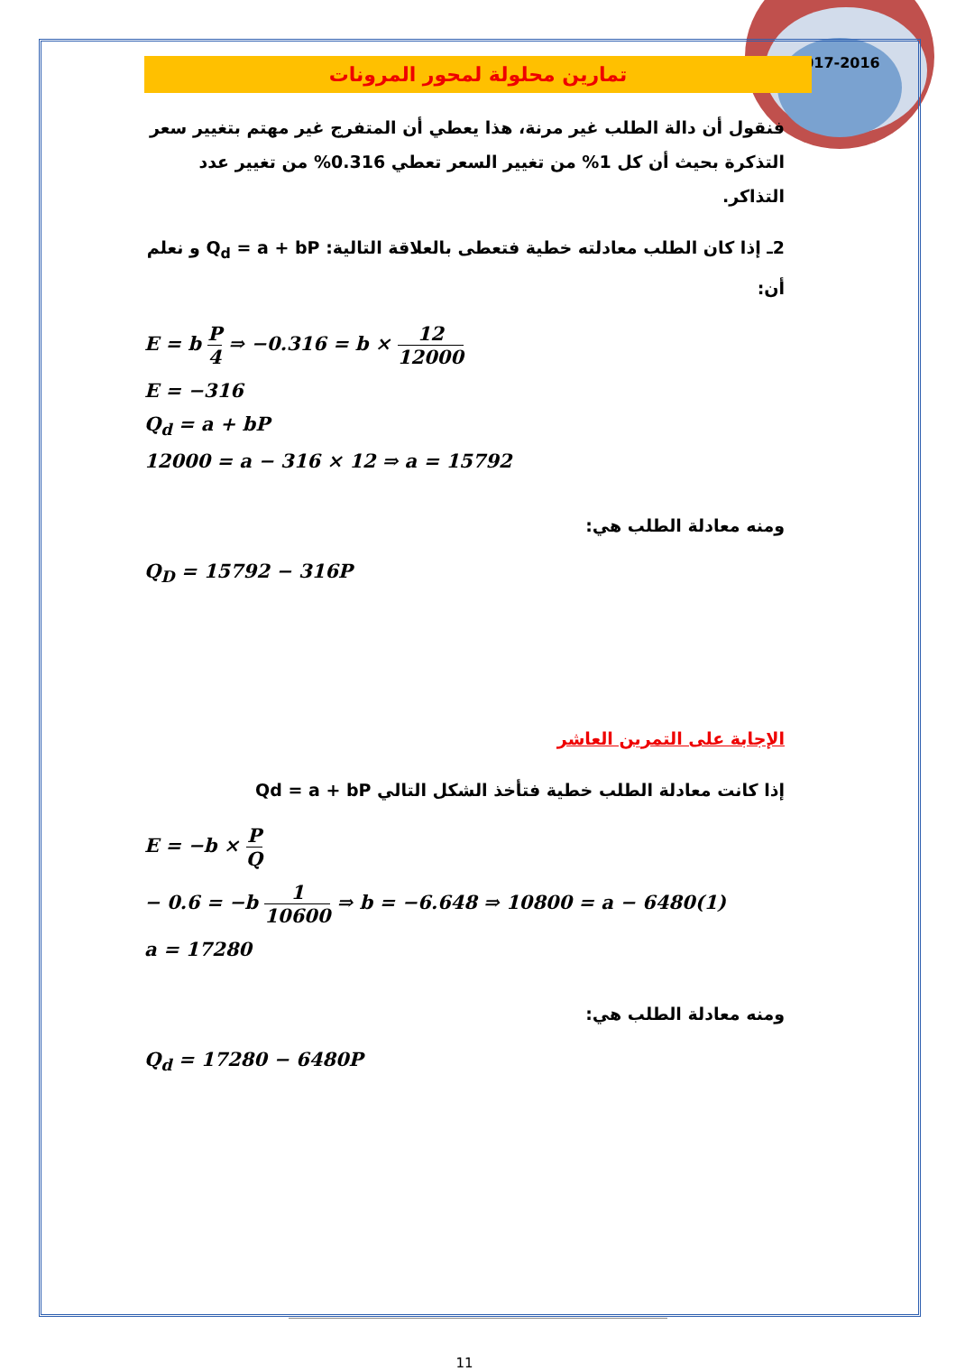2017-2016
تمارين محلولة لمحور المرونات
فنقول أن دالة الطلب غير مرنة، هذا يعطي أن المتفرج غير مهتم بتغيير سعر التذكرة بحيث أن كل 1% من تغيير السعر تعطي 0.316% من تغيير عدد التذاكر.
2ـ إذا كان الطلب معادلته خطية فتعطى بالعلاقة التالية: Q<sub>d</sub> = a + bP و نعلم أن:
E = b P 4 ⇒ −0.316 = b × 12 12000
E = −316
Q<sub>d</sub> = a + bP
12000 = a − 316 × 12 ⇒ a = 15792
ومنه معادلة الطلب هي:
Q<sub>D</sub> = 15792 − 316P
الإجابة على التمرين العاشر
إذا كانت معادلة الطلب خطية فتأخذ الشكل التالي Qd = a + bP
E = −b × P Q
− 0.6 = −b 1 10600 ⇒ b = −6.648 ⇒ 10800 = a − 6480(1)
a = 17280
ومنه معادلة الطلب هي:
Q<sub>d</sub> = 17280 − 6480P
11